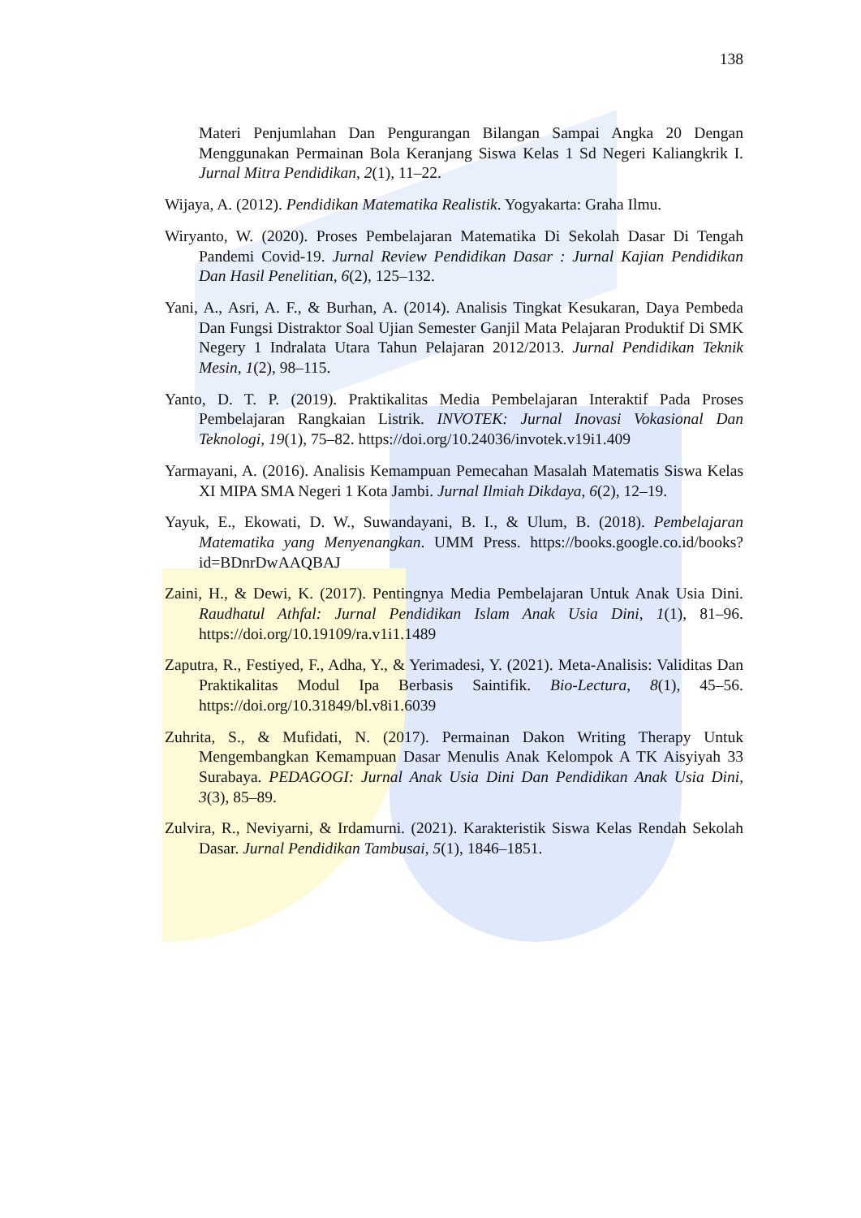138
Materi Penjumlahan Dan Pengurangan Bilangan Sampai Angka 20 Dengan Menggunakan Permainan Bola Keranjang Siswa Kelas 1 Sd Negeri Kaliangkrik I. Jurnal Mitra Pendidikan, 2(1), 11–22.
Wijaya, A. (2012). Pendidikan Matematika Realistik. Yogyakarta: Graha Ilmu.
Wiryanto, W. (2020). Proses Pembelajaran Matematika Di Sekolah Dasar Di Tengah Pandemi Covid-19. Jurnal Review Pendidikan Dasar : Jurnal Kajian Pendidikan Dan Hasil Penelitian, 6(2), 125–132.
Yani, A., Asri, A. F., & Burhan, A. (2014). Analisis Tingkat Kesukaran, Daya Pembeda Dan Fungsi Distraktor Soal Ujian Semester Ganjil Mata Pelajaran Produktif Di SMK Negery 1 Indralata Utara Tahun Pelajaran 2012/2013. Jurnal Pendidikan Teknik Mesin, 1(2), 98–115.
Yanto, D. T. P. (2019). Praktikalitas Media Pembelajaran Interaktif Pada Proses Pembelajaran Rangkaian Listrik. INVOTEK: Jurnal Inovasi Vokasional Dan Teknologi, 19(1), 75–82. https://doi.org/10.24036/invotek.v19i1.409
Yarmayani, A. (2016). Analisis Kemampuan Pemecahan Masalah Matematis Siswa Kelas XI MIPA SMA Negeri 1 Kota Jambi. Jurnal Ilmiah Dikdaya, 6(2), 12–19.
Yayuk, E., Ekowati, D. W., Suwandayani, B. I., & Ulum, B. (2018). Pembelajaran Matematika yang Menyenangkan. UMM Press. https://books.google.co.id/books?id=BDnrDwAAQBAJ
Zaini, H., & Dewi, K. (2017). Pentingnya Media Pembelajaran Untuk Anak Usia Dini. Raudhatul Athfal: Jurnal Pendidikan Islam Anak Usia Dini, 1(1), 81–96. https://doi.org/10.19109/ra.v1i1.1489
Zaputra, R., Festiyed, F., Adha, Y., & Yerimadesi, Y. (2021). Meta-Analisis: Validitas Dan Praktikalitas Modul Ipa Berbasis Saintifik. Bio-Lectura, 8(1), 45–56. https://doi.org/10.31849/bl.v8i1.6039
Zuhrita, S., & Mufidati, N. (2017). Permainan Dakon Writing Therapy Untuk Mengembangkan Kemampuan Dasar Menulis Anak Kelompok A TK Aisyiyah 33 Surabaya. PEDAGOGI: Jurnal Anak Usia Dini Dan Pendidikan Anak Usia Dini, 3(3), 85–89.
Zulvira, R., Neviyarni, & Irdamurni. (2021). Karakteristik Siswa Kelas Rendah Sekolah Dasar. Jurnal Pendidikan Tambusai, 5(1), 1846–1851.